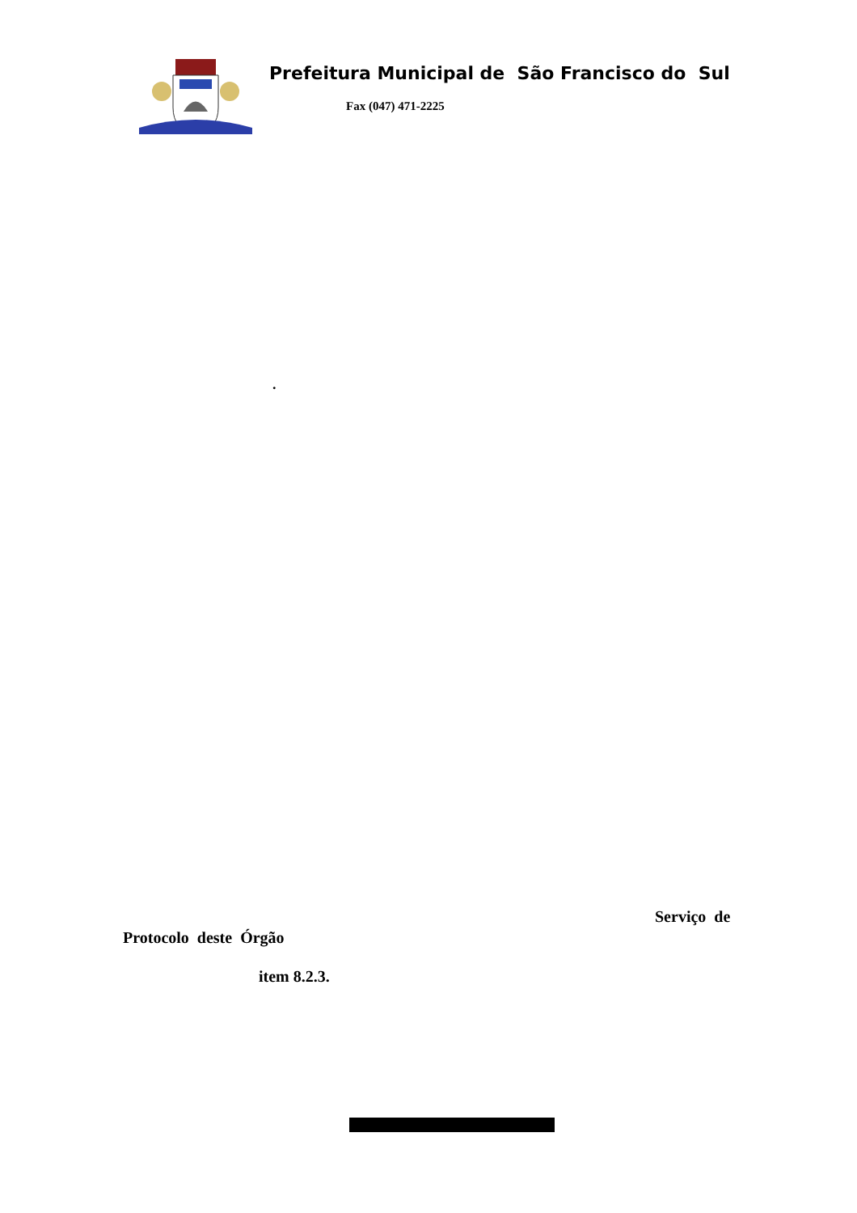Prefeitura Municipal de São Francisco do Sul
Fax (047) 471-2225
.
Serviço de
Protocolo deste Órgão
item 8.2.3.